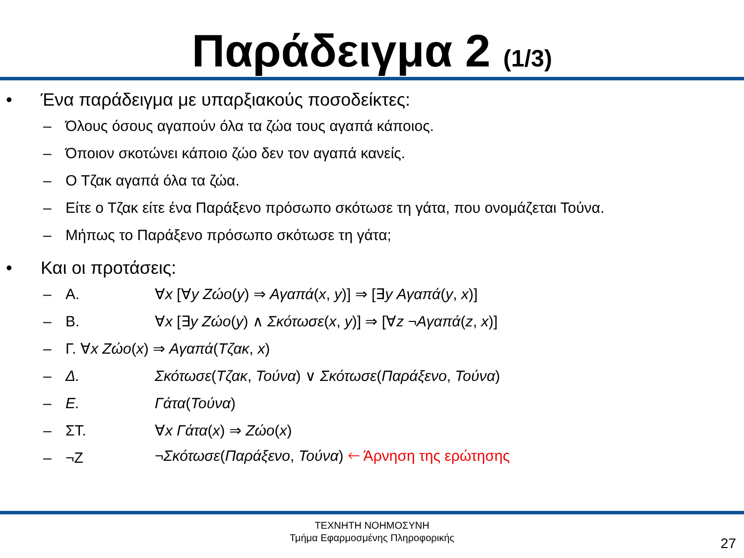Παράδειγμα 2 (1/3)
• Ένα παράδειγμα με υπαρξιακούς ποσοδείκτες:
– Όλους όσους αγαπούν όλα τα ζώα τους αγαπά κάποιος.
– Όποιον σκοτώνει κάποιο ζώο δεν τον αγαπά κανείς.
– Ο Τζακ αγαπά όλα τα ζώα.
– Είτε ο Τζακ είτε ένα Παράξενο πρόσωπο σκότωσε τη γάτα, που ονομάζεται Τούνα.
– Μήπως το Παράξενο πρόσωπο σκότωσε τη γάτα;
• Και οι προτάσεις:
– Α. ∀x [∀y Ζώο(y) ⇒ Αγαπά(x, y)] ⇒ [∃y Αγαπά(y, x)]
– Β. ∀x [∃y Ζώο(y) ∧ Σκότωσε(x, y)] ⇒ [∀z ¬Αγαπά(z, x)]
– Γ. ∀x Ζώο(x) ⇒ Αγαπά(Τζακ, x)
– Δ. Σκότωσε(Τζακ, Τούνα) ∨ Σκότωσε(Παράξενο, Τούνα)
– Ε. Γάτα(Τούνα)
– ΣΤ. ∀x Γάτα(x) ⇒ Ζώο(x)
– ¬Ζ ¬Σκότωσε(Παράξενο, Τούνα) 🡐 Άρνηση της ερώτησης
ΤΕΧΝΗΤΗ ΝΟΗΜΟΣΥΝΗ
Τμήμα Εφαρμοσμένης Πληροφορικής
27